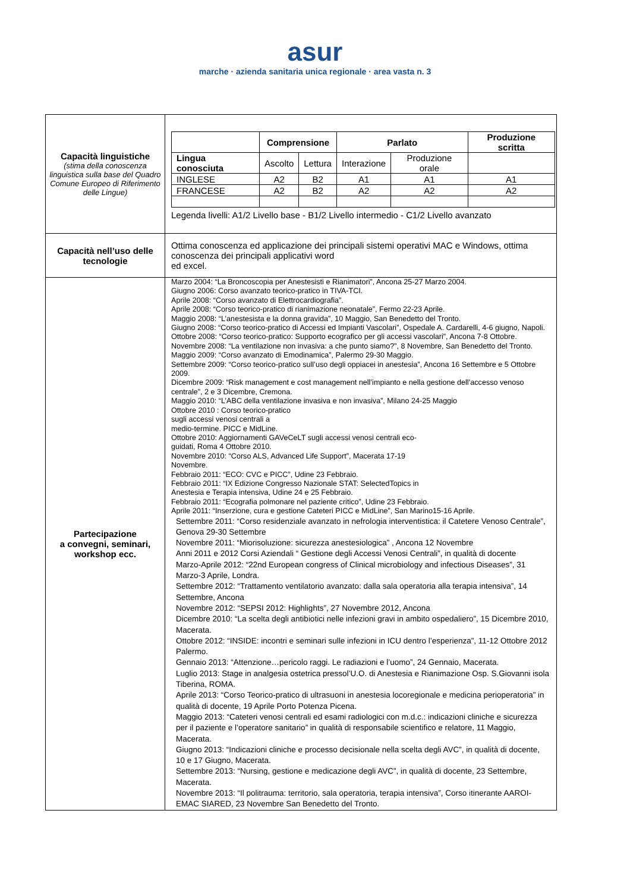asur marche · azienda sanitaria unica regionale · area vasta n. 3
| Capacità linguistiche (stima della conoscenza linguistica sulla base del Quadro Comune Europeo di Riferimento delle Lingue) | / / Comprensione / / Parlato / / Produzione scritta / / --- / --- / --- / --- / --- / --- / / Lingua conosciuta / Ascolto / Lettura / Interazione / Produzione orale / / / INGLESE / A2 / B2 / A1 / A1 / A1 / / FRANCESE / A2 / B2 / A2 / A2 / A2 / Legenda livelli: A1/2 Livello base - B1/2 Livello intermedio - C1/2 Livello avanzato |
| Capacità nell’uso delle tecnologie | Ottima conoscenza ed applicazione dei principali sistemi operativi MAC e Windows, ottima conoscenza dei principali applicativi word ed excel. |
| Partecipazione a convegni, seminari, workshop ecc. | Marzo 2004: “La Broncoscopia per Anestesisti e Rianimatori”, Ancona 25-27 Marzo 2004. Giugno 2006: Corso avanzato teorico-pratico in TIVA-TCI. Aprile 2008: “Corso avanzato di Elettrocardiografia”. Aprile 2008: “Corso teorico-pratico di rianimazione neonatale”, Fermo 22-23 Aprile. Maggio 2008: “L’anestesista e la donna gravida”, 10 Maggio, San Benedetto del Tronto. Giugno 2008: “Corso teorico-pratico di Accessi ed Impianti Vascolari”, Ospedale A. Cardarelli, 4-6 giugno, Napoli. Ottobre 2008: “Corso teorico-pratico: Supporto ecografico per gli accessi vascolari”, Ancona 7-8 Ottobre. Novembre 2008: “La ventilazione non invasiva: a che punto siamo?”, 8 Novembre, San Benedetto del Tronto. Maggio 2009: “Corso avanzato di Emodinamica”, Palermo 29-30 Maggio. Settembre 2009: “Corso teorico-pratico sull’uso degli oppiacei in anestesia”, Ancona 16 Settembre e 5 Ottobre 2009. Dicembre 2009: “Risk management e cost management nell’impianto e nella gestione dell’accesso venoso centrale”, 2 e 3 Dicembre, Cremona. Maggio 2010: “L’ABC della ventilazione invasiva e non invasiva”, Milano 24-25 Maggio Ottobre 2010 : Corso teorico-pratico sugli accessi venosi centrali a medio-termine. PICC e MidLine. Ottobre 2010: Aggiornamenti GAVeCeLT sugli accessi venosi centrali eco- guidati, Roma 4 Ottobre 2010. Novembre 2010: “Corso ALS, Advanced Life Support”, Macerata 17-19 Novembre. Febbraio 2011: “ECO: CVC e PICC”, Udine 23 Febbraio. Febbraio 2011: “IX Edizione Congresso Nazionale STAT: SelectedTopics in Anestesia e Terapia intensiva, Udine 24 e 25 Febbraio. Febbraio 2011: “Ecografia polmonare nel paziente critico”, Udine 23 Febbraio. Aprile 2011: “Inserzione, cura e gestione Cateteri PICC e MidLine”, San Marino15-16 Aprile. Settembre 2011: “Corso residenziale avanzato in nefrologia interventistica: il Catetere Venoso Centrale”, Genova 29-30 Settembre Novembre 2011: “Miorisoluzione: sicurezza anestesiologica” , Ancona 12 Novembre Anni 2011 e 2012 Corsi Aziendali “ Gestione degli Accessi Venosi Centrali”, in qualità di docente Marzo-Aprile 2012: “22nd European congress of Clinical microbiology and infectious Diseases”, 31 Marzo-3 Aprile, Londra. Settembre 2012: “Trattamento ventilatorio avanzato: dalla sala operatoria alla terapia intensiva”, 14 Settembre, Ancona Novembre 2012: “SEPSI 2012: Highlights”, 27 Novembre 2012, Ancona Dicembre 2010: “La scelta degli antibiotici nelle infezioni gravi in ambito ospedaliero”, 15 Dicembre 2010, Macerata. Ottobre 2012: “INSIDE: incontri e seminari sulle infezioni in ICU dentro l’esperienza”, 11-12 Ottobre 2012 Palermo. Gennaio 2013: “Attenzione…pericolo raggi. Le radiazioni e l’uomo”, 24 Gennaio, Macerata. Luglio 2013: Stage in analgesia ostetrica pressol’U.O. di Anestesia e Rianimazione Osp. S.Giovanni isola Tiberina, ROMA. Aprile 2013: “Corso Teorico-pratico di ultrasuoni in anestesia locoregionale e medicina perioperatoria” in qualità di docente, 19 Aprile Porto Potenza Picena. Maggio 2013: “Cateteri venosi centrali ed esami radiologici con m.d.c.: indicazioni cliniche e sicurezza per il paziente e l’operatore sanitario” in qualità di responsabile scientifico e relatore, 11 Maggio, Macerata. Giugno 2013: “Indicazioni cliniche e processo decisionale nella scelta degli AVC”, in qualità di docente, 10 e 17 Giugno, Macerata. Settembre 2013: “Nursing, gestione e medicazione degli AVC”, in qualità di docente, 23 Settembre, Macerata. Novembre 2013: “Il politrauma: territorio, sala operatoria, terapia intensiva”, Corso itinerante AAROI-EMAC SIARED, 23 Novembre San Benedetto del Tronto. |